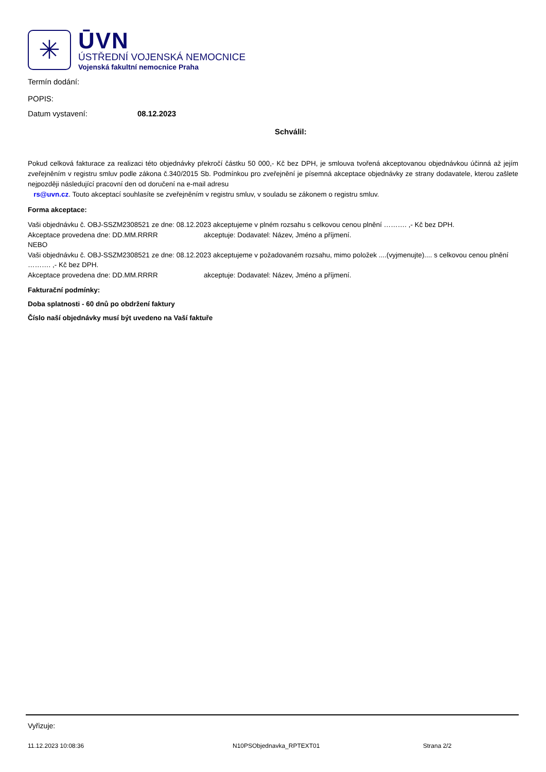✳
ŪVN
ÚSTŘEDNÍ VOJENSKÁ NEMOCNICE
Vojenská fakultní nemocnice Praha
Termín dodání:
POPIS:
Datum vystavení: 08.12.2023
Schválil:
Pokud celková fakturace za realizaci této objednávky překročí částku 50 000,- Kč bez DPH, je smlouva tvořená akceptovanou objednávkou účinná až jejím zveřejněním v registru smluv podle zákona č.340/2015 Sb. Podmínkou pro zveřejnění je písemná akceptace objednávky ze strany dodavatele, kterou zašlete nejpozději následující pracovní den od doručení na e-mail adresu
rs@uvn.cz. Touto akceptací souhlasíte se zveřejněním v registru smluv, v souladu se zákonem o registru smluv.
Forma akceptace:
Vaši objednávku č. OBJ-SSZM2308521 ze dne: 08.12.2023 akceptujeme v plném rozsahu s celkovou cenou plnění ………. ,- Kč bez DPH.
Akceptace provedena dne: DD.MM.RRRR akceptuje: Dodavatel: Název, Jméno a příjmení.
NEBO
Vaši objednávku č. OBJ-SSZM2308521 ze dne: 08.12.2023 akceptujeme v požadovaném rozsahu, mimo položek ....(vyjmenujte).... s celkovou cenou plnění ………. ,- Kč bez DPH.
Akceptace provedena dne: DD.MM.RRRR akceptuje: Dodavatel: Název, Jméno a příjmení.
Fakturační podmínky:
Doba splatnosti - 60 dnů po obdržení faktury
Číslo naší objednávky musí být uvedeno na Vaší faktuře
Vyřizuje:
11.12.2023 10:08:36 N10PSObjednavka_RPTEXT01 Strana 2/2